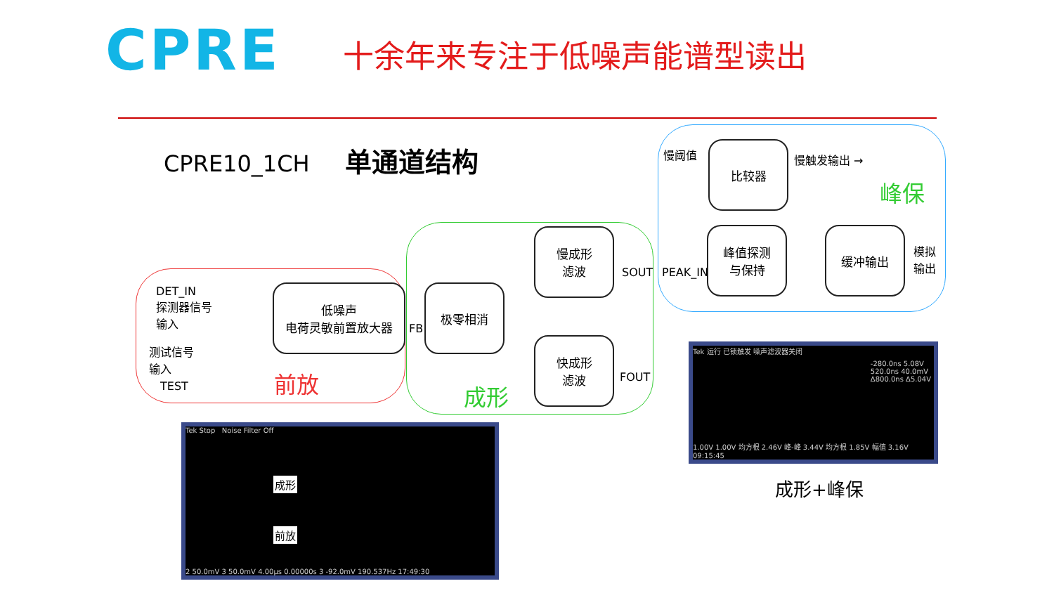CPRE 十余年来专注于低噪声能谱型读出
CPRE10_1CH 单通道结构
DET_IN
探测器信号
输入
测试信号
输入
TEST
低噪声
电荷灵敏前置放大器
前放
FB
极零相消
慢成形
滤波
快成形
滤波
SOUT
FOUT
成形
慢阈值 比较器
慢触发输出 →
峰保
PEAK_IN
峰值探测
与保持
缓冲输出
模拟
输出
Tek Stop Noise Filter Off
成形
前放
2 50.0mV 3 50.0mV 4.00µs 0.00000s 3 -92.0mV 190.537Hz 17:49:30
Tek 运行 已锁触发 噪声滤波器关闭
-280.0ns 5.08V
520.0ns 40.0mV
Δ800.0ns Δ5.04V
1.00V 1.00V 均方根 2.46V 峰-峰 3.44V 均方根 1.85V 幅值 3.16V 09:15:45
成形+峰保